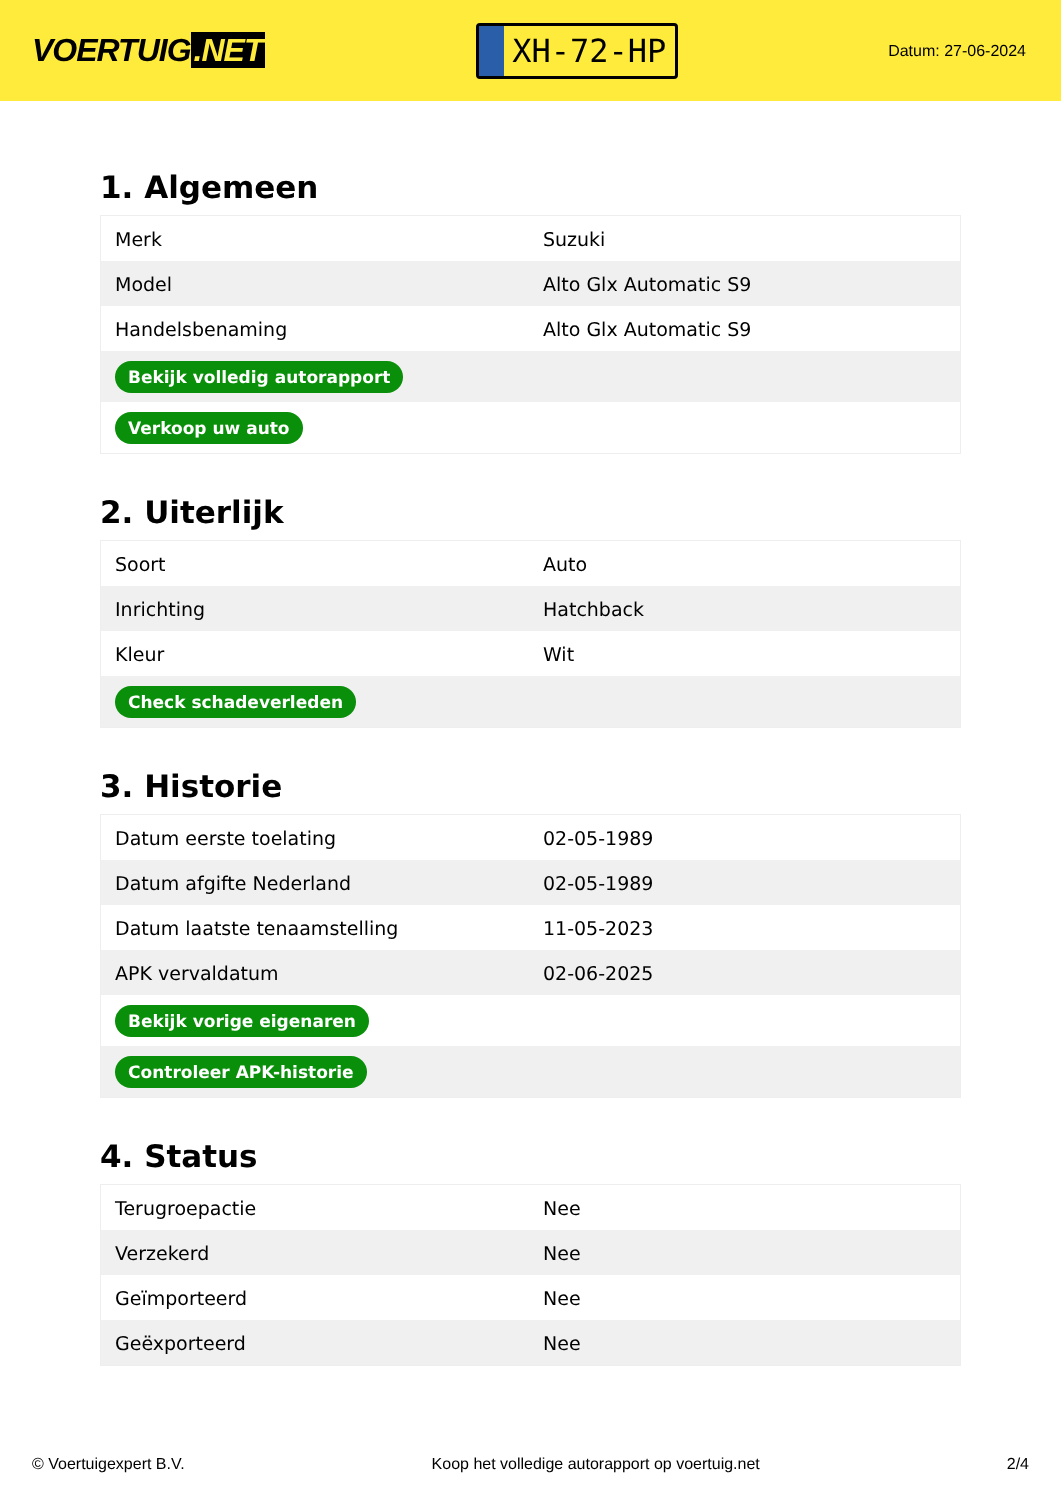VOERTUIG.NET
XH-72-HP
Datum: 27-06-2024
1. Algemeen
| Merk | Suzuki |
| Model | Alto Glx Automatic S9 |
| Handelsbenaming | Alto Glx Automatic S9 |
| Bekijk volledig autorapport | |
| Verkoop uw auto | |
2. Uiterlijk
| Soort | Auto |
| Inrichting | Hatchback |
| Kleur | Wit |
| Check schadeverleden | |
3. Historie
| Datum eerste toelating | 02-05-1989 |
| Datum afgifte Nederland | 02-05-1989 |
| Datum laatste tenaamstelling | 11-05-2023 |
| APK vervaldatum | 02-06-2025 |
| Bekijk vorige eigenaren | |
| Controleer APK-historie | |
4. Status
| Terugroepactie | Nee |
| Verzekerd | Nee |
| Geïmporteerd | Nee |
| Geëxporteerd | Nee |
© Voertuigexpert B.V. Koop het volledige autorapport op voertuig.net 2/4